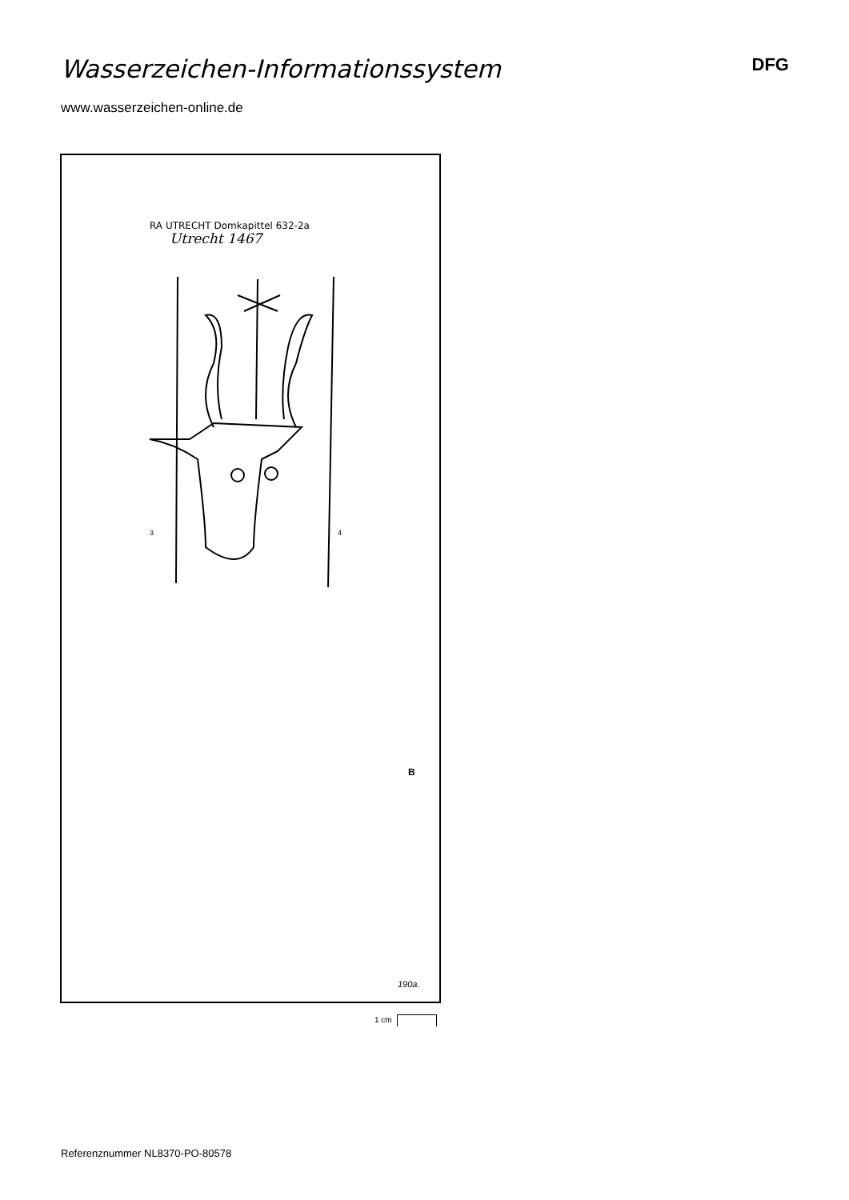Wasserzeichen-Informationssystem
DFG
www.wasserzeichen-online.de
RA UTRECHT Domkapittel 632-2a
Utrecht 1467
3
4
B
190a.
1 cm
Referenznummer NL8370-PO-80578